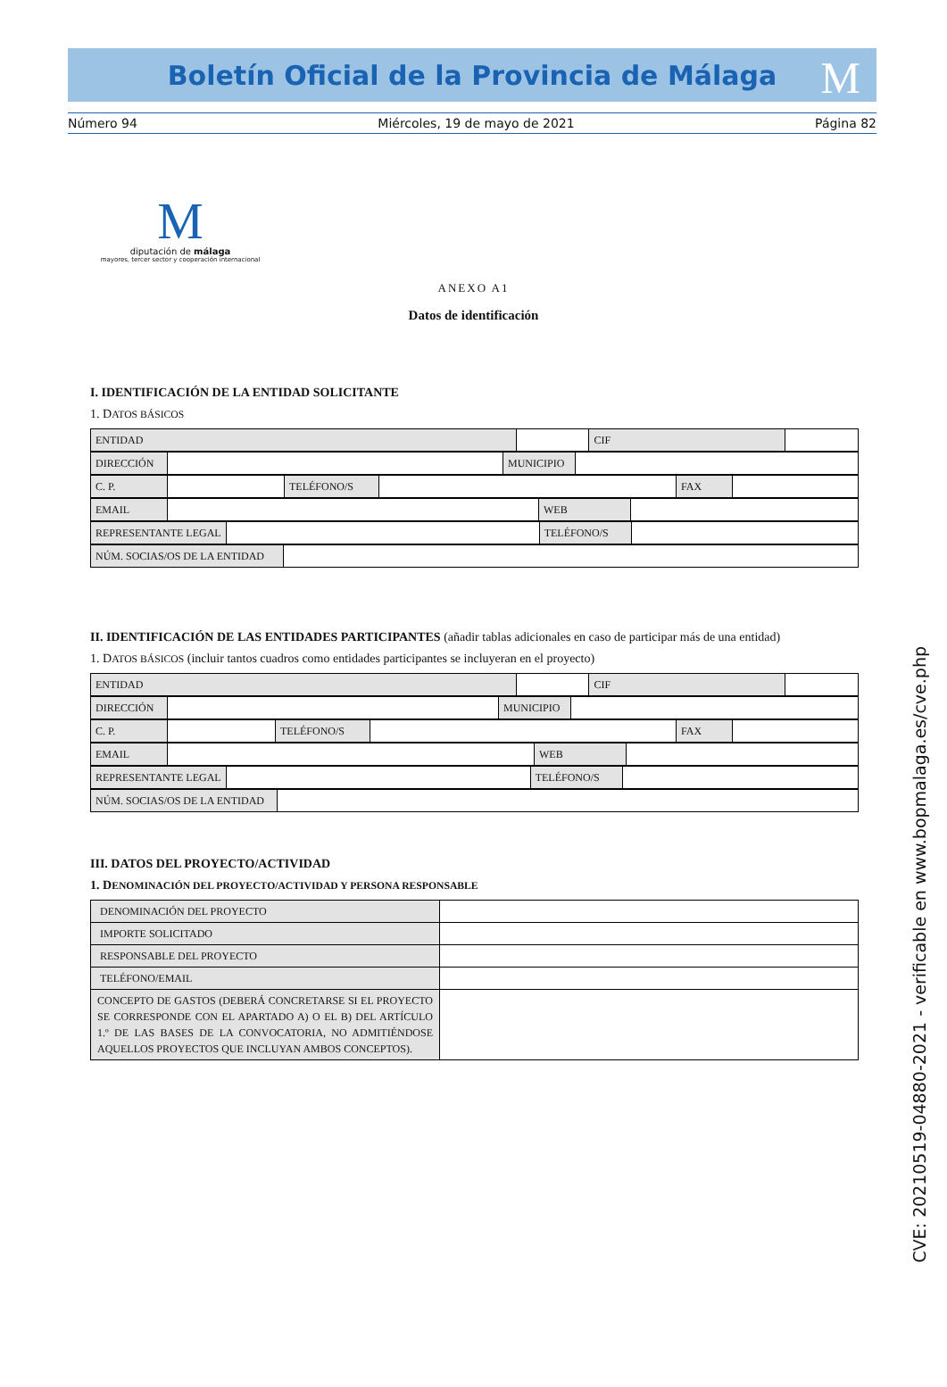Boletín Oficial de la Provincia de Málaga
M
Número 94 Miércoles, 19 de mayo de 2021 Página 82
M
diputación de málaga
mayores, tercer sector y cooperación internacional
ANEXO A1
Datos de identificación
I. IDENTIFICACIÓN DE LA ENTIDAD SOLICITANTE
1. DATOS BÁSICOS
| ENTIDAD | | CIF | |
| DIRECCIÓN | | MUNICIPIO | |
| C. P. | | TELÉFONO/S | | FAX | |
| EMAIL | | WEB | |
| REPRESENTANTE LEGAL | | TELÉFONO/S | |
| NÚM. SOCIAS/OS DE LA ENTIDAD | |
II. IDENTIFICACIÓN DE LAS ENTIDADES PARTICIPANTES (añadir tablas adicionales en caso de participar más de una entidad)
1. DATOS BÁSICOS (incluir tantos cuadros como entidades participantes se incluyeran en el proyecto)
| ENTIDAD | | CIF | |
| DIRECCIÓN | | MUNICIPIO | |
| C. P. | | TELÉFONO/S | | FAX | |
| EMAIL | | WEB | |
| REPRESENTANTE LEGAL | | TELÉFONO/S | |
| NÚM. SOCIAS/OS DE LA ENTIDAD | |
III. DATOS DEL PROYECTO/ACTIVIDAD
1. DENOMINACIÓN DEL PROYECTO/ACTIVIDAD Y PERSONA RESPONSABLE
| DENOMINACIÓN DEL PROYECTO | |
| IMPORTE SOLICITADO | |
| RESPONSABLE DEL PROYECTO | |
| TELÉFONO/EMAIL | |
| CONCEPTO DE GASTOS (DEBERÁ CONCRETARSE SI EL PROYECTO SE CORRESPONDE CON EL APARTADO A) O EL B) DEL ARTÍCULO 1.º DE LAS BASES DE LA CONVOCATORIA, NO ADMITIÉNDOSE AQUELLOS PROYECTOS QUE INCLUYAN AMBOS CONCEPTOS). | |
CVE: 20210519-04880-2021 - verificable en www.bopmalaga.es/cve.php